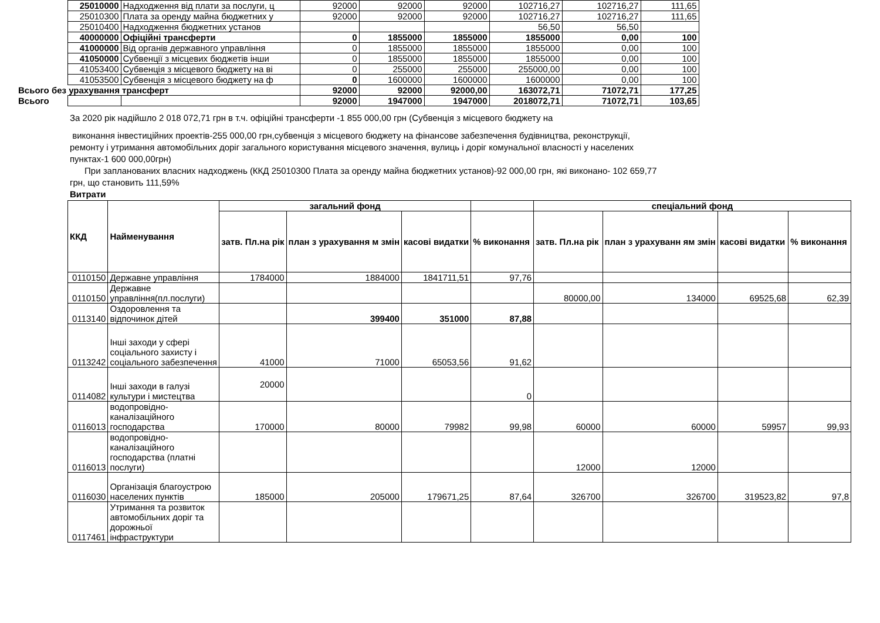| | 25010000 | Надходження від плати за послуги, ц | 92000 | 92000 | 92000 | 102716,27 | 102716,27 | 111,65 |
| | 25010300 | Плата за оренду майна бюджетних у | 92000 | 92000 | 92000 | 102716,27 | 102716,27 | 111,65 |
| | 25010400 | Надходження бюджетних установ | | | | 56,50 | 56,50 | |
| | 40000000 | Офіційні трансферти | 0 | 1855000 | 1855000 | 1855000 | 0,00 | 100 |
| | 41000000 | Від органів державного управління | 0 | 1855000 | 1855000 | 1855000 | 0,00 | 100 |
| | 41050000 | Субвенції з місцевих бюджетів інши | 0 | 1855000 | 1855000 | 1855000 | 0,00 | 100 |
| | 41053400 | Субвенція з місцевого бюджету на ві | 0 | 255000 | 255000 | 255000,00 | 0,00 | 100 |
| | 41053500 | Субвенція з місцевого бюджету на ф | 0 | 1600000 | 1600000 | 1600000 | 0,00 | 100 |
| Всього без урахування трансферт | | | 92000 | 92000 | 92000,00 | 163072,71 | 71072,71 | 177,25 |
| Всього | | | 92000 | 1947000 | 1947000 | 2018072,71 | 71072,71 | 103,65 |
За 2020 рік надійшло 2 018 072,71 грн в т.ч. офіційні трансферти -1 855 000,00 грн (Субвенція з місцевого бюджету на
виконання інвестиційних проектів-255 000,00 грн,субвенція з місцевого бюджету на фінансове забезпечення будівництва, реконструкції, ремонту і утримання автомобільних доріг загального користування місцевого значення, вулиць і доріг комунальної власності у населених пунктах-1 600 000,00грн)
При запланованих власних надходжень (ККД 25010300 Плата за оренду майна бюджетних установ)-92 000,00 грн, які виконано- 102 659,77 грн, що становить 111,59%
Витрати
| ККД | Найменування | загальний фонд | | | | спеціальний фонд | | | |
| --- | --- | --- | --- | --- | --- | --- | --- | --- | --- |
| | | затв. Пл.на рік | план з урахування м змін | касові видатки | % виконання | затв. Пл.на рік | план з урахуванн ям змін | касові видатки | % виконання |
| 0110150 | Державне управління | 1784000 | 1884000 | 1841711,51 | 97,76 | | | | |
| 0110150 | Державне управління(пл.послуги) | | | | | 80000,00 | 134000 | 69525,68 | 62,39 |
| 0113140 | Оздоровлення та відпочинок дітей | | 399400 | 351000 | 87,88 | | | | |
| 0113242 | Інші заходи у сфері соціального захисту і соціального забезпечення | 41000 | 71000 | 65053,56 | 91,62 | | | | |
| 0114082 | Інші заходи в галузі культури і мистецтва | 20000 | | | 0 | | | | |
| 0116013 | водопровідно-каналізаційного господарства | 170000 | 80000 | 79982 | 99,98 | 60000 | 60000 | 59957 | 99,93 |
| 0116013 | водопровідно-каналізаційного господарства (платні послуги) | | | | | 12000 | 12000 | | |
| 0116030 | Організація благоустрою населених пунктів | 185000 | 205000 | 179671,25 | 87,64 | 326700 | 326700 | 319523,82 | 97,8 |
| 0117461 | Утримання та розвиток автомобільних доріг та дорожньої інфраструктури | | | | | | | | |